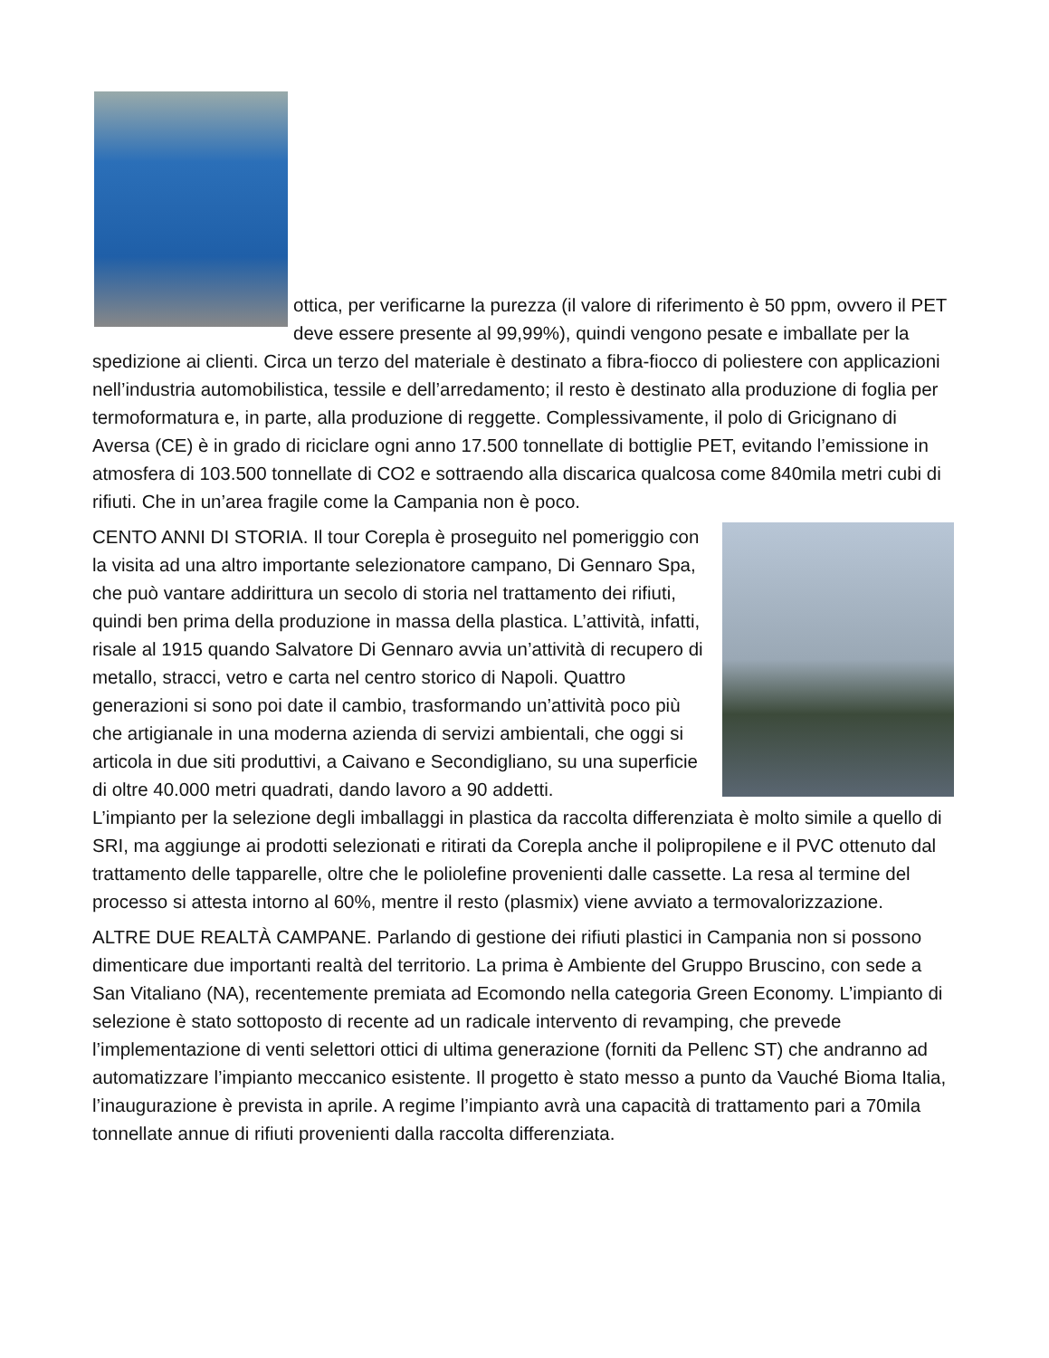ottica, per verificarne la purezza (il valore di riferimento è 50 ppm, ovvero il PET deve essere presente al 99,99%), quindi vengono pesate e imballate per la spedizione ai clienti. Circa un terzo del materiale è destinato a fibra-fiocco di poliestere con applicazioni nell’industria automobilistica, tessile e dell’arredamento; il resto è destinato alla produzione di foglia per termoformatura e, in parte, alla produzione di reggette. Complessivamente, il polo di Gricignano di Aversa (CE) è in grado di riciclare ogni anno 17.500 tonnellate di bottiglie PET, evitando l’emissione in atmosfera di 103.500 tonnellate di CO2 e sottraendo alla discarica qualcosa come 840mila metri cubi di rifiuti. Che in un’area fragile come la Campania non è poco.
CENTO ANNI DI STORIA. Il tour Corepla è proseguito nel pomeriggio con la visita ad una altro importante selezionatore campano, Di Gennaro Spa, che può vantare addirittura un secolo di storia nel trattamento dei rifiuti, quindi ben prima della produzione in massa della plastica. L’attività, infatti, risale al 1915 quando Salvatore Di Gennaro avvia un’attività di recupero di metallo, stracci, vetro e carta nel centro storico di Napoli. Quattro generazioni si sono poi date il cambio, trasformando un’attività poco più che artigianale in una moderna azienda di servizi ambientali, che oggi si articola in due siti produttivi, a Caivano e Secondigliano, su una superficie di oltre 40.000 metri quadrati, dando lavoro a 90 addetti.
L’impianto per la selezione degli imballaggi in plastica da raccolta differenziata è molto simile a quello di SRI, ma aggiunge ai prodotti selezionati e ritirati da Corepla anche il polipropilene e il PVC ottenuto dal trattamento delle tapparelle, oltre che le poliolefine provenienti dalle cassette. La resa al termine del processo si attesta intorno al 60%, mentre il resto (plasmix) viene avviato a termovalorizzazione.
ALTRE DUE REALTÀ CAMPANE. Parlando di gestione dei rifiuti plastici in Campania non si possono dimenticare due importanti realtà del territorio. La prima è Ambiente del Gruppo Bruscino, con sede a San Vitaliano (NA), recentemente premiata ad Ecomondo nella categoria Green Economy. L’impianto di selezione è stato sottoposto di recente ad un radicale intervento di revamping, che prevede l’implementazione di venti selettori ottici di ultima generazione (forniti da Pellenc ST) che andranno ad automatizzare l’impianto meccanico esistente. Il progetto è stato messo a punto da Vauché Bioma Italia, l’inaugurazione è prevista in aprile. A regime l’impianto avrà una capacità di trattamento pari a 70mila tonnellate annue di rifiuti provenienti dalla raccolta differenziata.